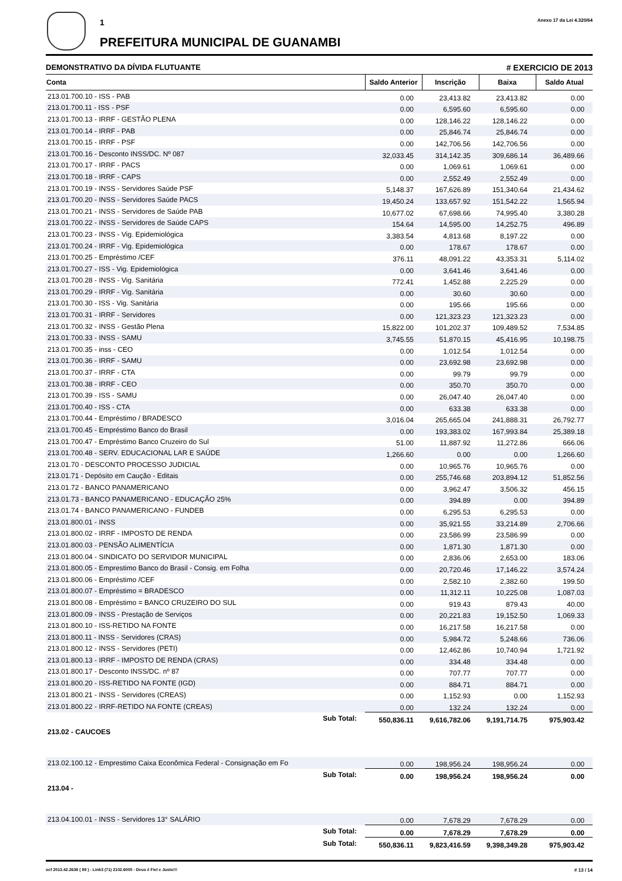1
PREFEITURA MUNICIPAL DE GUANAMBI
Anexo 17 da Lei 4.320/64
DEMONSTRATIVO DA DÍVIDA FLUTUANTE # EXERCICIO DE 2013
| Conta | Saldo Anterior | Inscrição | Baixa | Saldo Atual |
| --- | --- | --- | --- | --- |
| 213.01.700.10 - ISS - PAB | 0.00 | 23,413.82 | 23,413.82 | 0.00 |
| 213.01.700.11 - ISS - PSF | 0.00 | 6,595.60 | 6,595.60 | 0.00 |
| 213.01.700.13 - IRRF - GESTÃO PLENA | 0.00 | 128,146.22 | 128,146.22 | 0.00 |
| 213.01.700.14 - IRRF - PAB | 0.00 | 25,846.74 | 25,846.74 | 0.00 |
| 213.01.700.15 - IRRF - PSF | 0.00 | 142,706.56 | 142,706.56 | 0.00 |
| 213.01.700.16 - Desconto INSS/DC. Nº 087 | 32,033.45 | 314,142.35 | 309,686.14 | 36,489.66 |
| 213.01.700.17 - IRRF - PACS | 0.00 | 1,069.61 | 1,069.61 | 0.00 |
| 213.01.700.18 - IRRF - CAPS | 0.00 | 2,552.49 | 2,552.49 | 0.00 |
| 213.01.700.19 - INSS - Servidores Saúde PSF | 5,148.37 | 167,626.89 | 151,340.64 | 21,434.62 |
| 213.01.700.20 - INSS - Servidores Saúde PACS | 19,450.24 | 133,657.92 | 151,542.22 | 1,565.94 |
| 213.01.700.21 - INSS - Servidores de Saúde PAB | 10,677.02 | 67,698.66 | 74,995.40 | 3,380.28 |
| 213.01.700.22 - INSS - Servidores de Saúde CAPS | 154.64 | 14,595.00 | 14,252.75 | 496.89 |
| 213.01.700.23 - INSS - Vig. Epidemiológica | 3,383.54 | 4,813.68 | 8,197.22 | 0.00 |
| 213.01.700.24 - IRRF - Vig. Epidemiológica | 0.00 | 178.67 | 178.67 | 0.00 |
| 213.01.700.25 - Empréstimo /CEF | 376.11 | 48,091.22 | 43,353.31 | 5,114.02 |
| 213.01.700.27 - ISS - Vig. Epidemiológica | 0.00 | 3,641.46 | 3,641.46 | 0.00 |
| 213.01.700.28 - INSS - Vig. Sanitária | 772.41 | 1,452.88 | 2,225.29 | 0.00 |
| 213.01.700.29 - IRRF - Vig. Sanitária | 0.00 | 30.60 | 30.60 | 0.00 |
| 213.01.700.30 - ISS - Vig. Sanitária | 0.00 | 195.66 | 195.66 | 0.00 |
| 213.01.700.31 - IRRF - Servidores | 0.00 | 121,323.23 | 121,323.23 | 0.00 |
| 213.01.700.32 - INSS - Gestão Plena | 15,822.00 | 101,202.37 | 109,489.52 | 7,534.85 |
| 213.01.700.33 - INSS - SAMU | 3,745.55 | 51,870.15 | 45,416.95 | 10,198.75 |
| 213.01.700.35 - inss - CEO | 0.00 | 1,012.54 | 1,012.54 | 0.00 |
| 213.01.700.36 - IRRF - SAMU | 0.00 | 23,692.98 | 23,692.98 | 0.00 |
| 213.01.700.37 - IRRF - CTA | 0.00 | 99.79 | 99.79 | 0.00 |
| 213.01.700.38 - IRRF - CEO | 0.00 | 350.70 | 350.70 | 0.00 |
| 213.01.700.39 - ISS - SAMU | 0.00 | 26,047.40 | 26,047.40 | 0.00 |
| 213.01.700.40 - ISS - CTA | 0.00 | 633.38 | 633.38 | 0.00 |
| 213.01.700.44 - Empréstimo / BRADESCO | 3,016.04 | 265,665.04 | 241,888.31 | 26,792.77 |
| 213.01.700.45 - Empréstimo Banco do Brasil | 0.00 | 193,383.02 | 167,993.84 | 25,389.18 |
| 213.01.700.47 - Empréstimo Banco Cruzeiro do Sul | 51.00 | 11,887.92 | 11,272.86 | 666.06 |
| 213.01.700.48 - SERV. EDUCACIONAL LAR E SAÚDE | 1,266.60 | 0.00 | 0.00 | 1,266.60 |
| 213.01.70 - DESCONTO PROCESSO JUDICIAL | 0.00 | 10,965.76 | 10,965.76 | 0.00 |
| 213.01.71 - Depósito em Caução - Editais | 0.00 | 255,746.68 | 203,894.12 | 51,852.56 |
| 213.01.72 - BANCO PANAMERICANO | 0.00 | 3,962.47 | 3,506.32 | 456.15 |
| 213.01.73 - BANCO PANAMERICANO - EDUCAÇÃO 25% | 0.00 | 394.89 | 0.00 | 394.89 |
| 213.01.74 - BANCO PANAMERICANO - FUNDEB | 0.00 | 6,295.53 | 6,295.53 | 0.00 |
| 213.01.800.01 - INSS | 0.00 | 35,921.55 | 33,214.89 | 2,706.66 |
| 213.01.800.02 - IRRF - IMPOSTO DE RENDA | 0.00 | 23,586.99 | 23,586.99 | 0.00 |
| 213.01.800.03 - PENSÃO ALIMENTÍCIA | 0.00 | 1,871.30 | 1,871.30 | 0.00 |
| 213.01.800.04 - SINDICATO DO SERVIDOR MUNICIPAL | 0.00 | 2,836.06 | 2,653.00 | 183.06 |
| 213.01.800.05 - Emprestimo Banco do Brasil - Consig. em Folha | 0.00 | 20,720.46 | 17,146.22 | 3,574.24 |
| 213.01.800.06 - Empréstimo /CEF | 0.00 | 2,582.10 | 2,382.60 | 199.50 |
| 213.01.800.07 - Empréstimo = BRADESCO | 0.00 | 11,312.11 | 10,225.08 | 1,087.03 |
| 213.01.800.08 - Empréstimo = BANCO CRUZEIRO DO SUL | 0.00 | 919.43 | 879.43 | 40.00 |
| 213.01.800.09 - INSS - Prestação de Serviços | 0.00 | 20,221.83 | 19,152.50 | 1,069.33 |
| 213.01.800.10 - ISS-RETIDO NA FONTE | 0.00 | 16,217.58 | 16,217.58 | 0.00 |
| 213.01.800.11 - INSS - Servidores (CRAS) | 0.00 | 5,984.72 | 5,248.66 | 736.06 |
| 213.01.800.12 - INSS - Servidores (PETI) | 0.00 | 12,462.86 | 10,740.94 | 1,721.92 |
| 213.01.800.13 - IRRF - IMPOSTO DE RENDA (CRAS) | 0.00 | 334.48 | 334.48 | 0.00 |
| 213.01.800.17 - Desconto INSS/DC. nº 87 | 0.00 | 707.77 | 707.77 | 0.00 |
| 213.01.800.20 - ISS-RETIDO NA FONTE (IGD) | 0.00 | 884.71 | 884.71 | 0.00 |
| 213.01.800.21 - INSS - Servidores (CREAS) | 0.00 | 1,152.93 | 0.00 | 1,152.93 |
| 213.01.800.22 - IRRF-RETIDO NA FONTE (CREAS) | 0.00 | 132.24 | 132.24 | 0.00 |
| Sub Total: | 550,836.11 | 9,616,782.06 | 9,191,714.75 | 975,903.42 |
| 213.02 - CAUCOES | | | | |
| 213.02.100.12 - Emprestimo Caixa Econômica Federal - Consignação em Fo | 0.00 | 198,956.24 | 198,956.24 | 0.00 |
| Sub Total: | 0.00 | 198,956.24 | 198,956.24 | 0.00 |
| 213.04 - | | | | |
| 213.04.100.01 - INSS - Servidores 13° SALÁRIO | 0.00 | 7,678.29 | 7,678.29 | 0.00 |
| Sub Total: | 0.00 | 7,678.29 | 7,678.29 | 0.00 |
| Sub Total: | 550,836.11 | 9,823,416.59 | 9,398,349.28 | 975,903.42 |
ocf 2013.42.2638 ( 89 ) - Link3 (71) 2102.6000 - Deus é Fiel e Justo!!! # 13 / 14